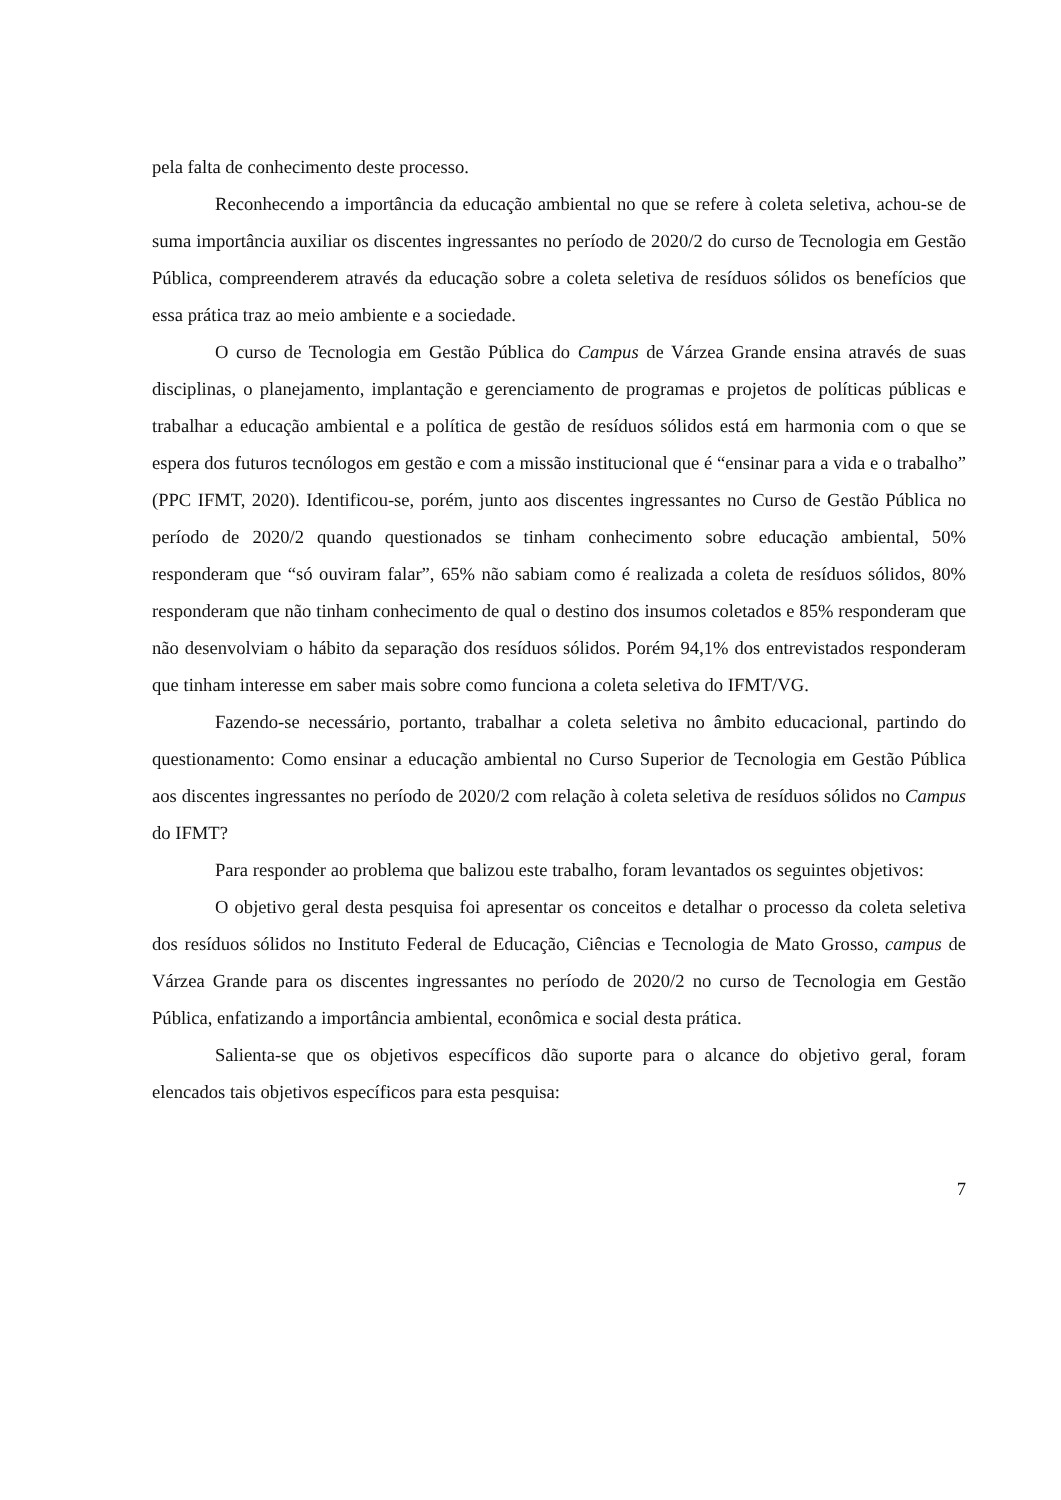pela falta de conhecimento deste processo.
Reconhecendo a importância da educação ambiental no que se refere à coleta seletiva, achou-se de suma importância auxiliar os discentes ingressantes no período de 2020/2 do curso de Tecnologia em Gestão Pública, compreenderem através da educação sobre a coleta seletiva de resíduos sólidos os benefícios que essa prática traz ao meio ambiente e a sociedade.
O curso de Tecnologia em Gestão Pública do Campus de Várzea Grande ensina através de suas disciplinas, o planejamento, implantação e gerenciamento de programas e projetos de políticas públicas e trabalhar a educação ambiental e a política de gestão de resíduos sólidos está em harmonia com o que se espera dos futuros tecnólogos em gestão e com a missão institucional que é “ensinar para a vida e o trabalho” (PPC IFMT, 2020). Identificou-se, porém, junto aos discentes ingressantes no Curso de Gestão Pública no período de 2020/2 quando questionados se tinham conhecimento sobre educação ambiental, 50% responderam que “só ouviram falar”, 65% não sabiam como é realizada a coleta de resíduos sólidos, 80% responderam que não tinham conhecimento de qual o destino dos insumos coletados e 85% responderam que não desenvolviam o hábito da separação dos resíduos sólidos. Porém 94,1% dos entrevistados responderam que tinham interesse em saber mais sobre como funciona a coleta seletiva do IFMT/VG.
Fazendo-se necessário, portanto, trabalhar a coleta seletiva no âmbito educacional, partindo do questionamento: Como ensinar a educação ambiental no Curso Superior de Tecnologia em Gestão Pública aos discentes ingressantes no período de 2020/2 com relação à coleta seletiva de resíduos sólidos no Campus do IFMT?
Para responder ao problema que balizou este trabalho, foram levantados os seguintes objetivos:
O objetivo geral desta pesquisa foi apresentar os conceitos e detalhar o processo da coleta seletiva dos resíduos sólidos no Instituto Federal de Educação, Ciências e Tecnologia de Mato Grosso, campus de Várzea Grande para os discentes ingressantes no período de 2020/2 no curso de Tecnologia em Gestão Pública, enfatizando a importância ambiental, econômica e social desta prática.
Salienta-se que os objetivos específicos dão suporte para o alcance do objetivo geral, foram elencados tais objetivos específicos para esta pesquisa:
7